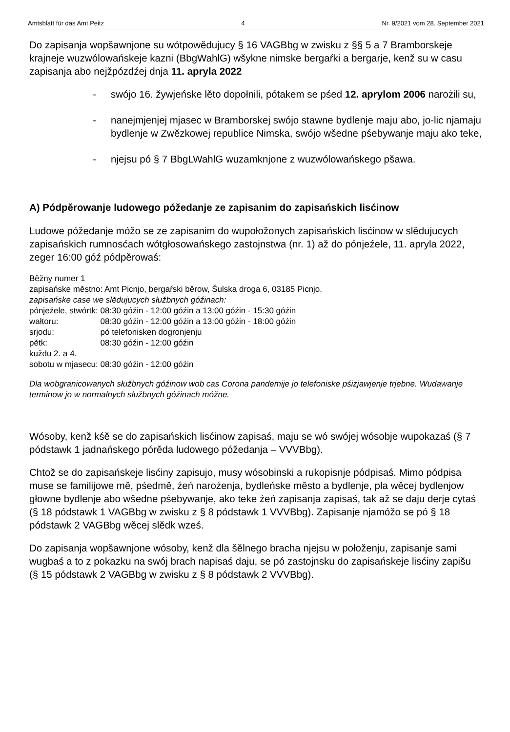Amtsblatt für das Amt Peitz 4 Nr. 9/2021 vom 28. September 2021
Do zapisanja wopšawnjone su wótpowědujucy § 16 VAGBbg w zwisku z §§ 5 a 7 Bramborskeje krajneje wuzwólowańskeje kazni (BbgWahlG) wšykne nimske bergaŕki a bergarje, kenž su w casu zapisanja abo nejžpózdźej dnja 11. apryla 2022
- swójo 16. žywjeńske lěto dopołnili, pótakem se pśed 12. aprylom 2006 narożili su,
- nanejmjenjej mjasec w Bramborskej swójo stawne bydlenje maju abo, jo-lic njamaju bydlenje w Zwězkowej republice Nimska, swójo wšedne pśebywanje maju ako teke,
- njejsu pó § 7 BbgLWahlG wuzamknjone z wuzwólowańskego pšawa.
A) Pódpěrowanje ludowego póžedanje ze zapisanim do zapisańskich lisćinow
Ludowe póžedanje móžo se ze zapisanim do wupołožonych zapisańskich lisćinow w slědujucych zapisańskich rumnosćach wótgłosowańskego zastojnstwa (nr. 1) až do pónjeźele, 11. apryla 2022, zeger 16:00 góź pódpěrowaś:
Běžny numer 1
zapisańske městno: Amt Picnjo, bergaŕski běrow, Šulska droga 6, 03185 Picnjo.
zapisańske case we slědujucych słužbnych góźinach:
| pónjeźele, stwórtk: | 08:30 góźin - 12:00 góźin a 13:00 góźin - 15:30 góźin |
| wałtoru: | 08:30 góźin - 12:00 góźin a 13:00 góźin - 18:00 góźin |
| srjodu: | pó telefonisken dogronjenju |
| pětk: | 08:30 góźin - 12:00 góźin |
| kuždu 2. a 4. | |
| sobotu w mjasecu: | 08:30 góźin - 12:00 góźin |
Dla wobgranicowanych słužbnych góźinow wob cas Corona pandemije jo telefoniske pśizjawjenje trjebne. Wudawanje terminow jo w normalnych słužbnych góźinach móžne.
Wósoby, kenž kśě se do zapisańskich lisćinow zapisaś, maju se wó swójej wósobje wupokazaś (§ 7 pódstawk 1 jadnańskego pórěda ludowego póžedanja – VVVBbg).
Chtož se do zapisańskeje lisćiny zapisujo, musy wósobinski a rukopisnje pódpisaś. Mimo pódpisa muse se familijowe mě, pśedmě, źeń naroźenja, bydleńske město a bydlenje, pla wěcej bydlenjow głowne bydlenje abo wšedne pśebywanje, ako teke źeń zapisanja zapisaś, tak až se daju derje cytaś (§ 18 pódstawk 1 VAGBbg w zwisku z § 8 pódstawk 1 VVVBbg). Zapisanje njamóžo se pó § 18 pódstawk 2 VAGBbg wěcej slědk wześ.
Do zapisanja wopšawnjone wósoby, kenž dla šělnego bracha njejsu w połoženju, zapisanje sami wugbaś a to z pokazku na swój brach napisaś daju, se pó zastojnsku do zapisańskeje lisćiny zapišu (§ 15 pódstawk 2 VAGBbg w zwisku z § 8 pódstawk 2 VVVBbg).